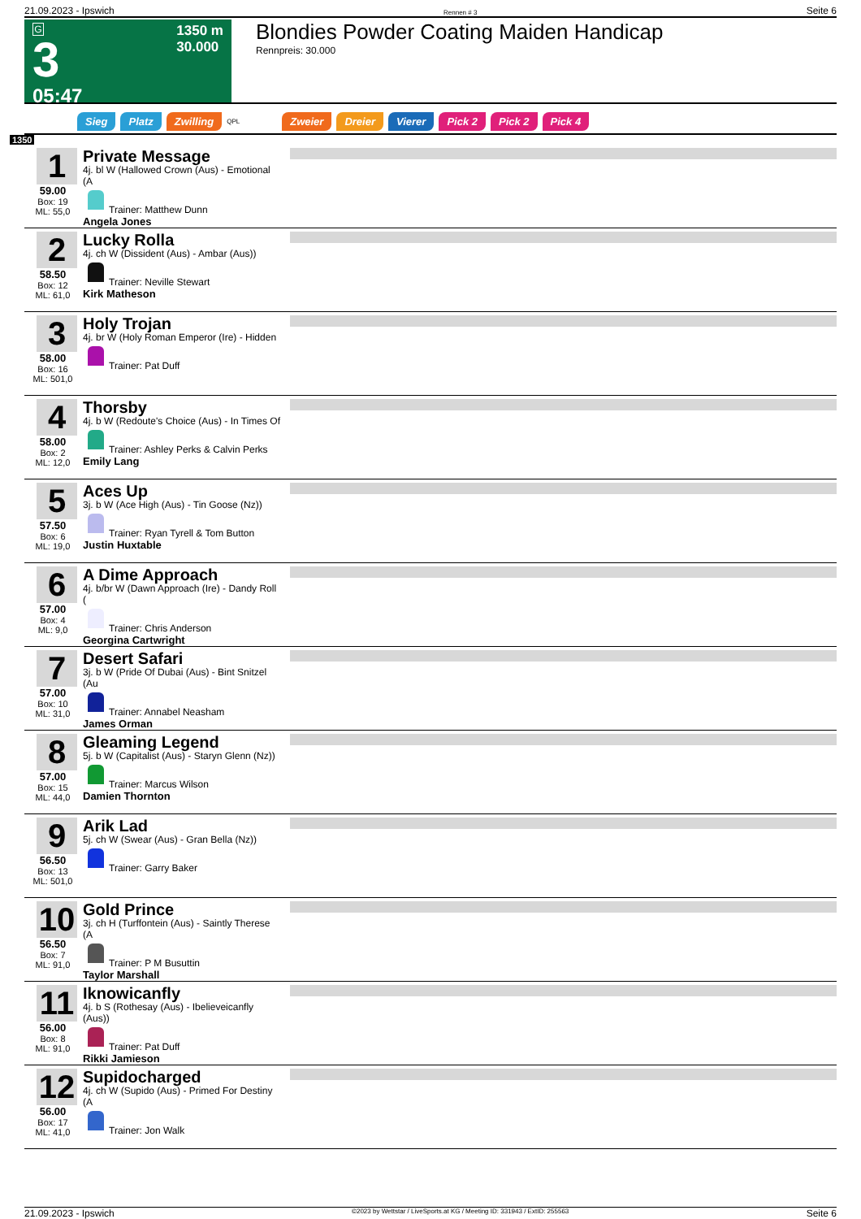21.09.2023 - Ipswich Rennen # 3 Seite 6
G
3
05:47
1350 m
30.000
Blondies Powder Coating Maiden Handicap
Rennpreis: 30.000
Sieg Platz Zwilling QPL Zweier Dreier Vierer Pick 2 Pick 2 Pick 4
1350
1
59.00
Box: 19
ML: 55,0
Private Message
4j. bl W (Hallowed Crown (Aus) - Emotional (A
Trainer: Matthew Dunn
Angela Jones
2
58.50
Box: 12
ML: 61,0
Lucky Rolla
4j. ch W (Dissident (Aus) - Ambar (Aus))
Trainer: Neville Stewart
Kirk Matheson
3
58.00
Box: 16
ML: 501,0
Holy Trojan
4j. br W (Holy Roman Emperor (Ire) - Hidden
Trainer: Pat Duff
4
58.00
Box: 2
ML: 12,0
Thorsby
4j. b W (Redoute's Choice (Aus) - In Times Of
Trainer: Ashley Perks & Calvin Perks
Emily Lang
5
57.50
Box: 6
ML: 19,0
Aces Up
3j. b W (Ace High (Aus) - Tin Goose (Nz))
Trainer: Ryan Tyrell & Tom Button
Justin Huxtable
6
57.00
Box: 4
ML: 9,0
A Dime Approach
4j. b/br W (Dawn Approach (Ire) - Dandy Roll (
Trainer: Chris Anderson
Georgina Cartwright
7
57.00
Box: 10
ML: 31,0
Desert Safari
3j. b W (Pride Of Dubai (Aus) - Bint Snitzel (Au
Trainer: Annabel Neasham
James Orman
8
57.00
Box: 15
ML: 44,0
Gleaming Legend
5j. b W (Capitalist (Aus) - Staryn Glenn (Nz))
Trainer: Marcus Wilson
Damien Thornton
9
56.50
Box: 13
ML: 501,0
Arik Lad
5j. ch W (Swear (Aus) - Gran Bella (Nz))
Trainer: Garry Baker
10
56.50
Box: 7
ML: 91,0
Gold Prince
3j. ch H (Turffontein (Aus) - Saintly Therese (A
Trainer: P M Busuttin
Taylor Marshall
11
56.00
Box: 8
ML: 91,0
Iknowicanfly
4j. b S (Rothesay (Aus) - Ibelieveicanfly (Aus))
Trainer: Pat Duff
Rikki Jamieson
12
56.00
Box: 17
ML: 41,0
Supidocharged
4j. ch W (Supido (Aus) - Primed For Destiny (A
Trainer: Jon Walk
21.09.2023 - Ipswich ©2023 by Wettstar / LiveSports.at KG / Meeting ID: 331943 / ExtID: 255563 Seite 6